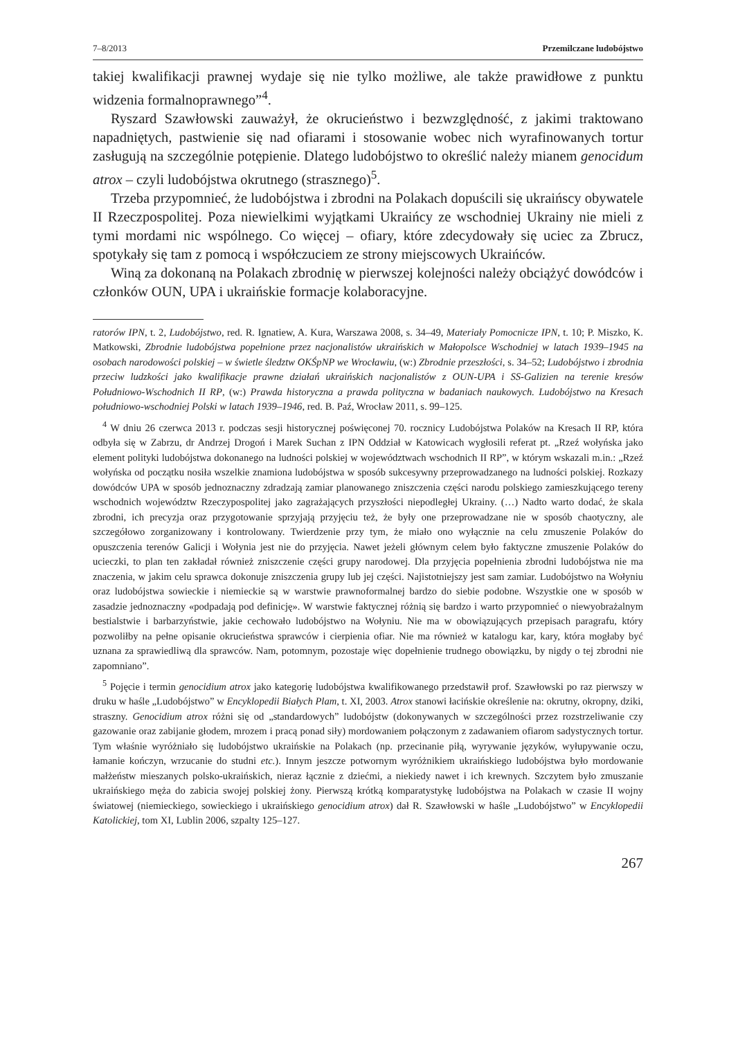7–8/2013 Przemilczane ludobójstwo
takiej kwalifikacji prawnej wydaje się nie tylko możliwe, ale także prawidłowe z punktu widzenia formalnoprawnego”<sup>4</sup>.
Ryszard Szawłowski zauważył, że okrucieństwo i bezwzględność, z jakimi traktowano napadniętych, pastwienie się nad ofiarami i stosowanie wobec nich wyrafinowanych tortur zasługują na szczególnie potępienie. Dlatego ludobójstwo to określić należy mianem genocidum atrox – czyli ludobójstwa okrutnego (strasznego)<sup>5</sup>.
Trzeba przypomnieć, że ludobójstwa i zbrodni na Polakach dopuścili się ukraińscy obywatele II Rzeczpospolitej. Poza niewielkimi wyjątkami Ukraińcy ze wschodniej Ukrainy nie mieli z tymi mordami nic wspólnego. Co więcej – ofiary, które zdecydowały się uciec za Zbrucz, spotykały się tam z pomocą i współczuciem ze strony miejscowych Ukraińców.
Winą za dokonaną na Polakach zbrodnię w pierwszej kolejności należy obciążyć dowódców i członków OUN, UPA i ukraińskie formacje kolaboracyjne.
ratorów IPN, t. 2, Ludobójstwo, red. R. Ignatiew, A. Kura, Warszawa 2008, s. 34–49, Materiały Pomocnicze IPN, t. 10; P. Miszko, K. Matkowski, Zbrodnie ludobójstwa popełnione przez nacjonalistów ukraińskich w Małopolsce Wschodniej w latach 1939–1945 na osobach narodowości polskiej – w świetle śledztw OKŚpNP we Wrocławiu, (w:) Zbrodnie przeszłości, s. 34–52; Ludobójstwo i zbrodnia przeciw ludzkości jako kwalifikacje prawne działań ukraińskich nacjonalistów z OUN-UPA i SS-Galizien na terenie kresów Południowo-Wschodnich II RP, (w:) Prawda historyczna a prawda polityczna w badaniach naukowych. Ludobójstwo na Kresach południowo-wschodniej Polski w latach 1939–1946, red. B. Paź, Wrocław 2011, s. 99–125.
<sup>4</sup> W dniu 26 czerwca 2013 r. podczas sesji historycznej poświęconej 70. rocznicy Ludobójstwa Polaków na Kresach II RP, która odbyła się w Zabrzu, dr Andrzej Drogoń i Marek Suchan z IPN Oddział w Katowicach wygłosili referat pt. „Rzeź wołyńska jako element polityki ludobójstwa dokonanego na ludności polskiej w województwach wschodnich II RP”, w którym wskazali m.in.: „Rzeź wołyńska od początku nosiła wszelkie znamiona ludobójstwa w sposób sukcesywny przeprowadzanego na ludności polskiej. Rozkazy dowódców UPA w sposób jednoznaczny zdradzają zamiar planowanego zniszczenia części narodu polskiego zamieszkującego tereny wschodnich województw Rzeczypospolitej jako zagrażających przyszłości niepodległej Ukrainy. (…) Nadto warto dodać, że skala zbrodni, ich precyzja oraz przygotowanie sprzyjają przyjęciu też, że były one przeprowadzane nie w sposób chaotyczny, ale szczegółowo zorganizowany i kontrolowany. Twierdzenie przy tym, że miało ono wyłącznie na celu zmuszenie Polaków do opuszczenia terenów Galicji i Wołynia jest nie do przyjęcia. Nawet jeżeli głównym celem było faktyczne zmuszenie Polaków do ucieczki, to plan ten zakładał również zniszczenie części grupy narodowej. Dla przyjęcia popełnienia zbrodni ludobójstwa nie ma znaczenia, w jakim celu sprawca dokonuje zniszczenia grupy lub jej części. Najistotniejszy jest sam zamiar. Ludobójstwo na Wołyniu oraz ludobójstwa sowieckie i niemieckie są w warstwie prawnoformalnej bardzo do siebie podobne. Wszystkie one w sposób w zasadzie jednoznaczny «podpadają pod definicję». W warstwie faktycznej różnią się bardzo i warto przypomnieć o niewyobrażalnym bestialstwie i barbarzyństwie, jakie cechowało ludobójstwo na Wołyniu. Nie ma w obowiązujących przepisach paragrafu, który pozwoliłby na pełne opisanie okrucieństwa sprawców i cierpienia ofiar. Nie ma również w katalogu kar, kary, która mogłaby być uznana za sprawiedliwą dla sprawców. Nam, potomnym, pozostaje więc dopełnienie trudnego obowiązku, by nigdy o tej zbrodni nie zapomniano”.
<sup>5</sup> Pojęcie i termin genocidium atrox jako kategorię ludobójstwa kwalifikowanego przedstawił prof. Szawłowski po raz pierwszy w druku w haśle „Ludobójstwo” w Encyklopedii Białych Plam, t. XI, 2003. Atrox stanowi łacińskie określenie na: okrutny, okropny, dziki, straszny. Genocidium atrox różni się od „standardowych” ludobójstw (dokonywanych w szczególności przez rozstrzeliwanie czy gazowanie oraz zabijanie głodem, mrozem i pracą ponad siły) mordowaniem połączonym z zadawaniem ofiarom sadystycznych tortur. Tym właśnie wyróżniało się ludobójstwo ukraińskie na Polakach (np. przecinanie piłą, wyrywanie języków, wyłupywanie oczu, łamanie kończyn, wrzucanie do studni etc.). Innym jeszcze potwornym wyróżnikiem ukraińskiego ludobójstwa było mordowanie małżeństw mieszanych polsko-ukraińskich, nieraz łącznie z dziećmi, a niekiedy nawet i ich krewnych. Szczytem było zmuszanie ukraińskiego męża do zabicia swojej polskiej żony. Pierwszą krótką komparatystykę ludobójstwa na Polakach w czasie II wojny światowej (niemieckiego, sowieckiego i ukraińskiego genocidium atrox) dał R. Szawłowski w haśle „Ludobójstwo” w Encyklopedii Katolickiej, tom XI, Lublin 2006, szpalty 125–127.
267